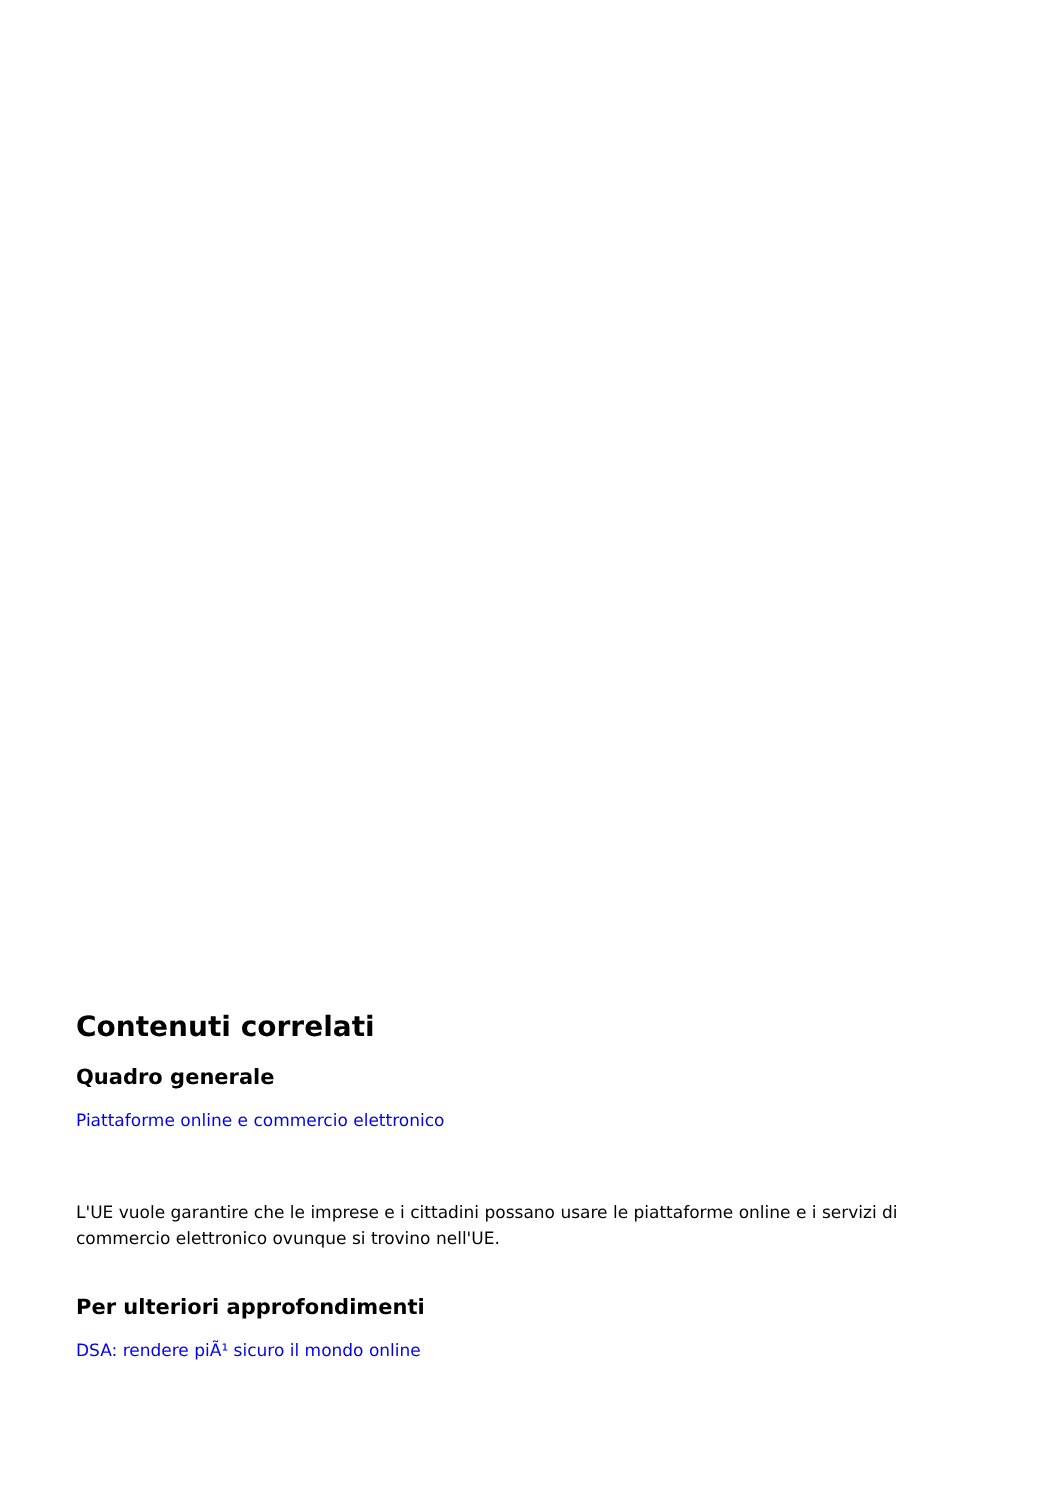Contenuti correlati
Quadro generale
Piattaforme online e commercio elettronico
L'UE vuole garantire che le imprese e i cittadini possano usare le piattaforme online e i servizi di commercio elettronico ovunque si trovino nell'UE.
Per ulteriori approfondimenti
DSA: rendere piÃ¹ sicuro il mondo online